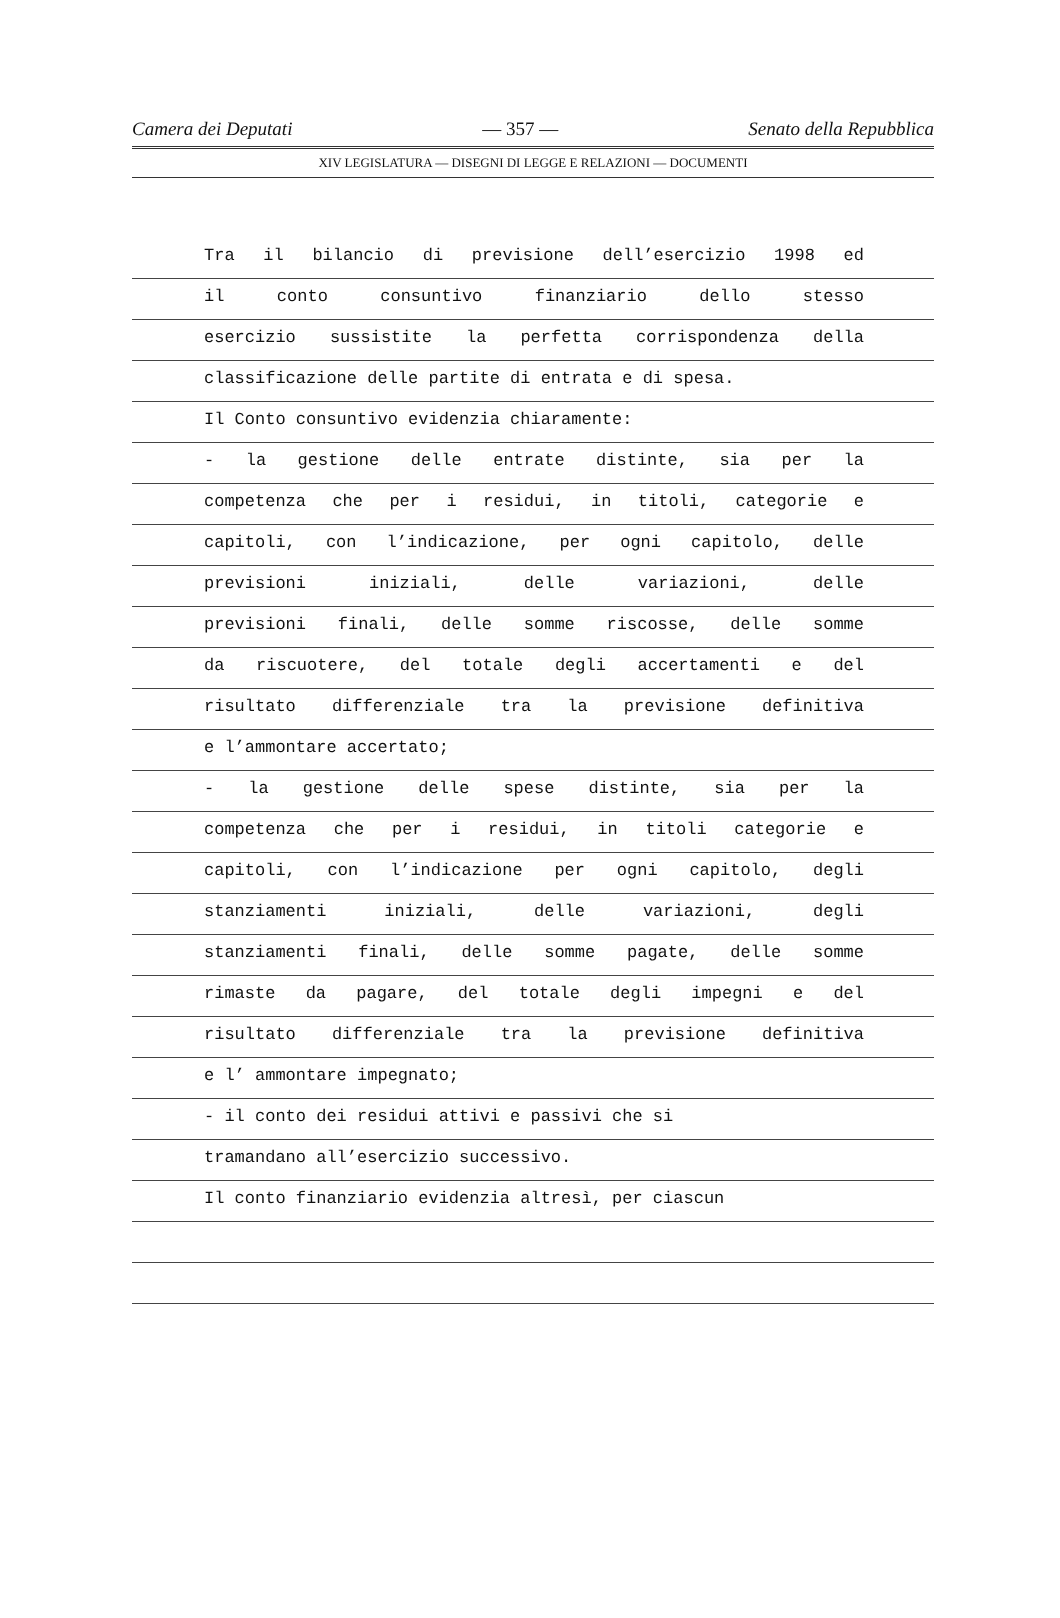Camera dei Deputati — 357 — Senato della Repubblica
XIV LEGISLATURA — DISEGNI DI LEGGE E RELAZIONI — DOCUMENTI
Tra il bilancio di previsione dell’esercizio 1998 ed
il conto consuntivo finanziario dello stesso
esercizio sussistite la perfetta corrispondenza della
classificazione delle partite di entrata e di spesa.
Il Conto consuntivo evidenzia chiaramente:
- la gestione delle entrate distinte, sia per la
competenza che per i residui, in titoli, categorie e
capitoli, con l’indicazione, per ogni capitolo, delle
previsioni iniziali, delle variazioni, delle
previsioni finali, delle somme riscosse, delle somme
da riscuotere, del totale degli accertamenti e del
risultato differenziale tra la previsione definitiva
e l’ammontare accertato;
- la gestione delle spese distinte, sia per la
competenza che per i residui, in titoli categorie e
capitoli, con l’indicazione per ogni capitolo, degli
stanziamenti iniziali, delle variazioni, degli
stanziamenti finali, delle somme pagate, delle somme
rimaste da pagare, del totale degli impegni e del
risultato differenziale tra la previsione definitiva
e l’ ammontare impegnato;
- il conto dei residui attivi e passivi che si
tramandano all’esercizio successivo.
Il conto finanziario evidenzia altresì, per ciascun